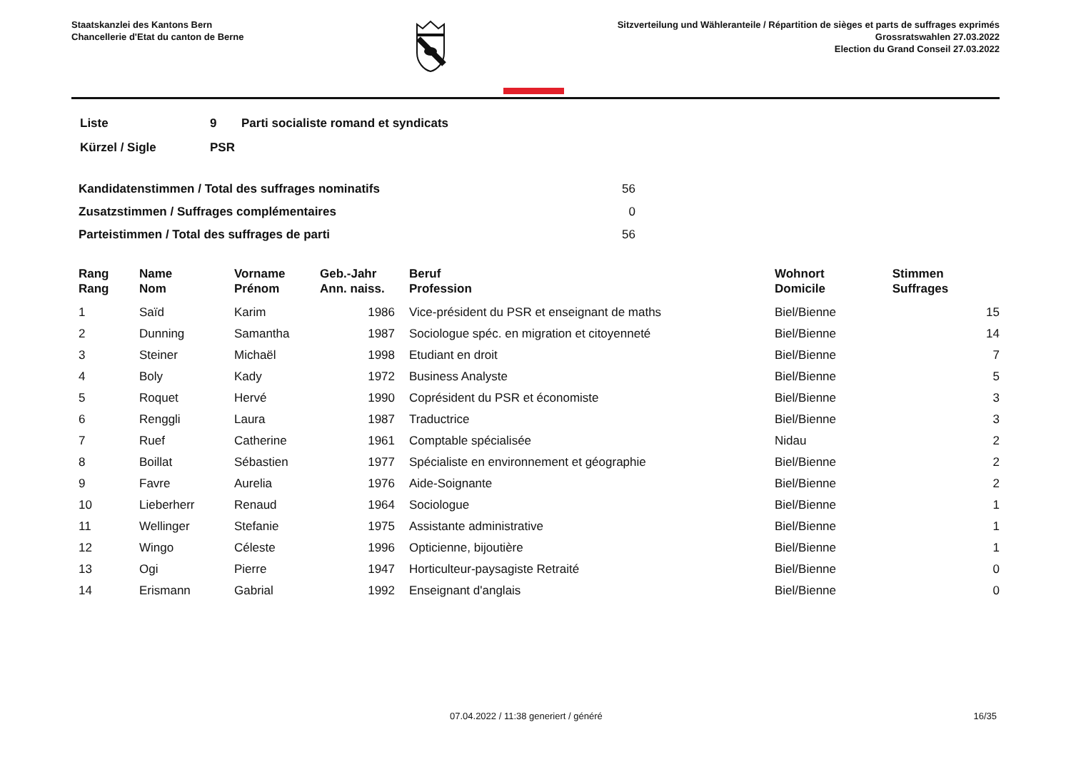Staatskanzlei des Kantons Bern
Chancellerie d'Etat du canton de Berne
Sitzverteilung und Wähleranteile / Répartition de sièges et parts de suffrages exprimés
Grossratswahlen 27.03.2022
Election du Grand Conseil 27.03.2022
| Liste | 9 | Parti socialiste romand et syndicats |
| Kürzel / Sigle | PSR | |
| Kandidatenstimmen / Total des suffrages nominatifs | 56 |
| Zusatzstimmen / Suffrages complémentaires | 0 |
| Parteistimmen / Total des suffrages de parti | 56 |
| Rang Rang | | Name Nom | Vorname Prénom | Geb.-Jahr Ann. naiss. | | Beruf Profession | Wohnort Domicile | Stimmen Suffrages |
| --- | --- | --- | --- | --- | --- | --- | --- | --- |
| 1 | | Saïd | Karim | 1986 | | Vice-président du PSR et enseignant de maths | Biel/Bienne | 15 |
| 2 | | Dunning | Samantha | 1987 | | Sociologue spéc. en migration et citoyenneté | Biel/Bienne | 14 |
| 3 | | Steiner | Michaël | 1998 | | Etudiant en droit | Biel/Bienne | 7 |
| 4 | | Boly | Kady | 1972 | | Business Analyste | Biel/Bienne | 5 |
| 5 | | Roquet | Hervé | 1990 | | Coprésident du PSR et économiste | Biel/Bienne | 3 |
| 6 | | Renggli | Laura | 1987 | | Traductrice | Biel/Bienne | 3 |
| 7 | | Ruef | Catherine | 1961 | | Comptable spécialisée | Nidau | 2 |
| 8 | | Boillat | Sébastien | 1977 | | Spécialiste en environnement et géographie | Biel/Bienne | 2 |
| 9 | | Favre | Aurelia | 1976 | | Aide-Soignante | Biel/Bienne | 2 |
| 10 | | Lieberherr | Renaud | 1964 | | Sociologue | Biel/Bienne | 1 |
| 11 | | Wellinger | Stefanie | 1975 | | Assistante administrative | Biel/Bienne | 1 |
| 12 | | Wingo | Céleste | 1996 | | Opticienne, bijoutière | Biel/Bienne | 1 |
| 13 | | Ogi | Pierre | 1947 | | Horticulteur-paysagiste Retraité | Biel/Bienne | 0 |
| 14 | | Erismann | Gabrial | 1992 | | Enseignant d'anglais | Biel/Bienne | 0 |
07.04.2022 / 11:38 generiert / généré 16/35